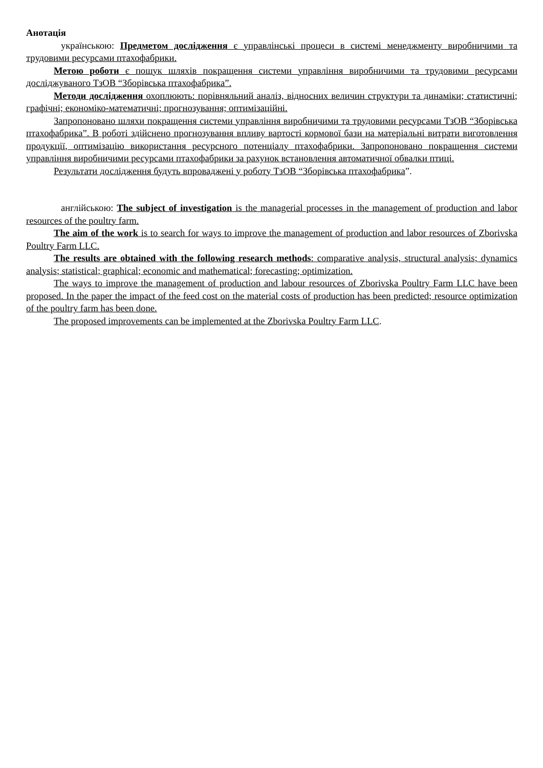Анотація
українською: Предметом дослідження є управлінські процеси в системі менеджменту виробничими та трудовими ресурсами птахофабрики.
Метою роботи є пошук шляхів покращення системи управління виробничими та трудовими ресурсами досліджуваного ТзОВ “Зборівська птахофабрика”.
Методи дослідження охоплюють: порівняльний аналіз, відносних величин структури та динаміки; статистичні; графічні; економіко-математичні; прогнозування; оптимізаційні.
Запропоновано шляхи покращення системи управління виробничими та трудовими ресурсами ТзОВ “Зборівська птахофабрика”. В роботі здійснено прогнозування впливу вартості кормової бази на матеріальні витрати виготовлення продукції, оптимізацію використання ресурсного потенціалу птахофабрики. Запропоновано покращення системи управління виробничими ресурсами птахофабрики за рахунок встановлення автоматичної обвалки птиці.
Результати дослідження будуть впроваджені у роботу ТзОВ “Зборівська птахофабрика”.
англійською: The subject of investigation is the managerial processes in the management of production and labor resources of the poultry farm.
The aim of the work is to search for ways to improve the management of production and labor resources of Zborivska Poultry Farm LLC.
The results are obtained with the following research methods: comparative analysis, structural analysis; dynamics analysis; statistical; graphical; economic and mathematical; forecasting; optimization.
The ways to improve the management of production and labour resources of Zborivska Poultry Farm LLC have been proposed. In the paper the impact of the feed cost on the material costs of production has been predicted; resource optimization of the poultry farm has been done.
The proposed improvements can be implemented at the Zborivska Poultry Farm LLC.